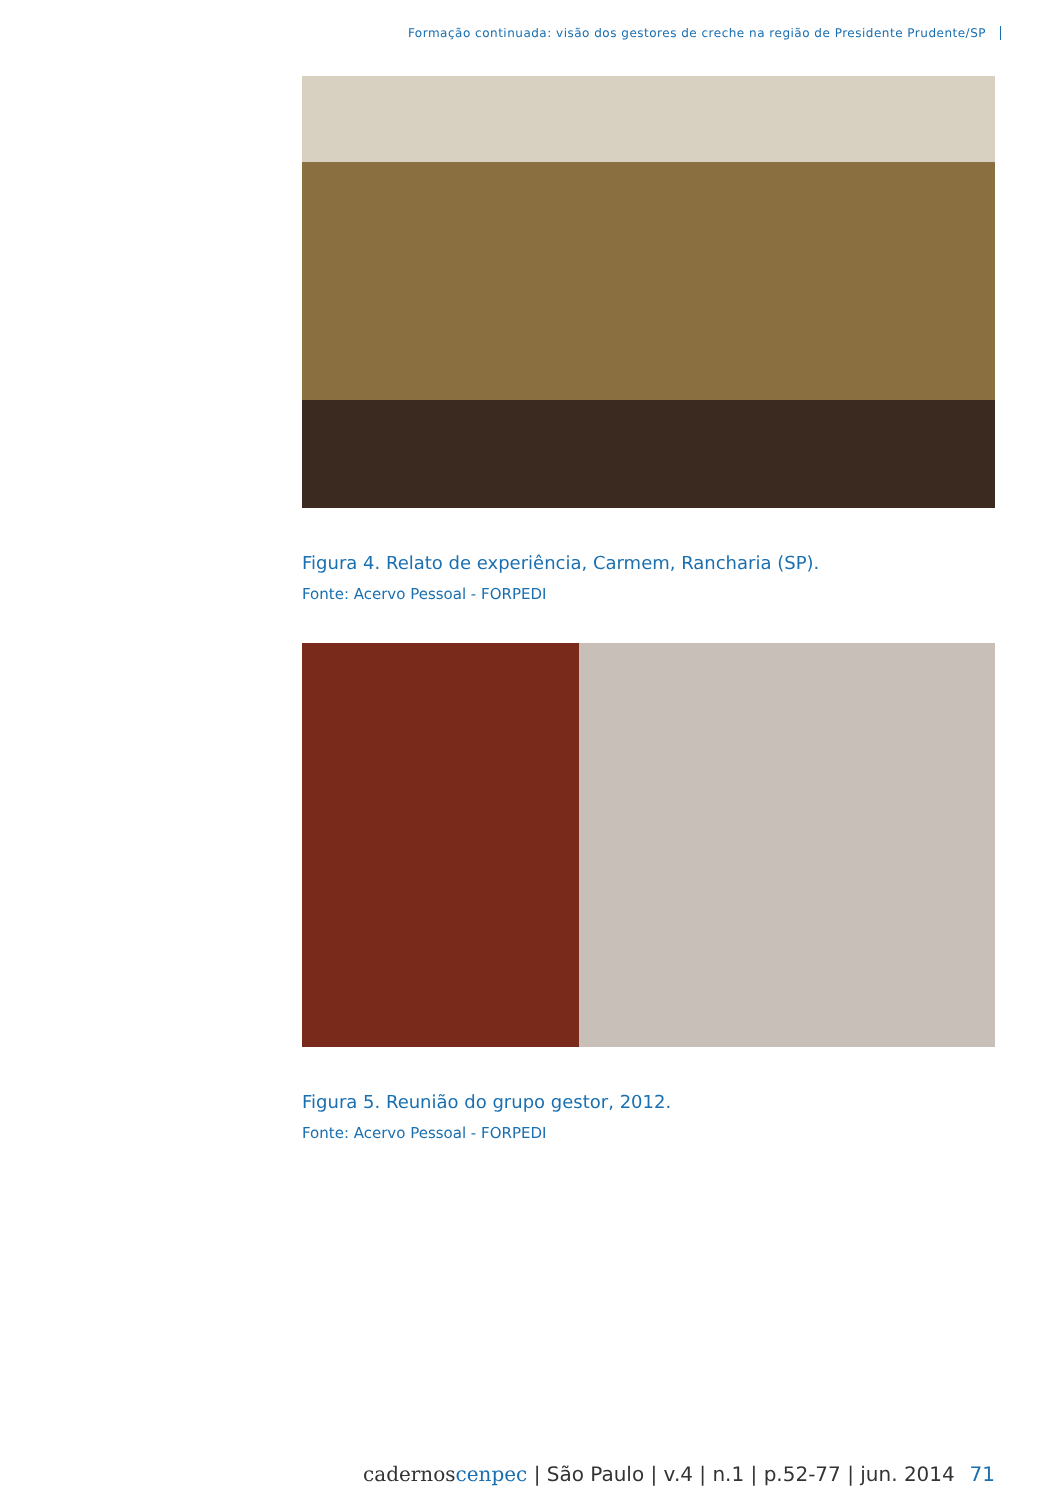Formação continuada: visão dos gestores de creche na região de Presidente Prudente/SP
Figura 4. Relato de experiência, Carmem, Rancharia (SP).
Fonte: Acervo Pessoal - FORPEDI
Figura 5. Reunião do grupo gestor, 2012.
Fonte: Acervo Pessoal - FORPEDI
cadernos cenpec | São Paulo | v.4 | n.1 | p.52-77 | jun. 2014 71